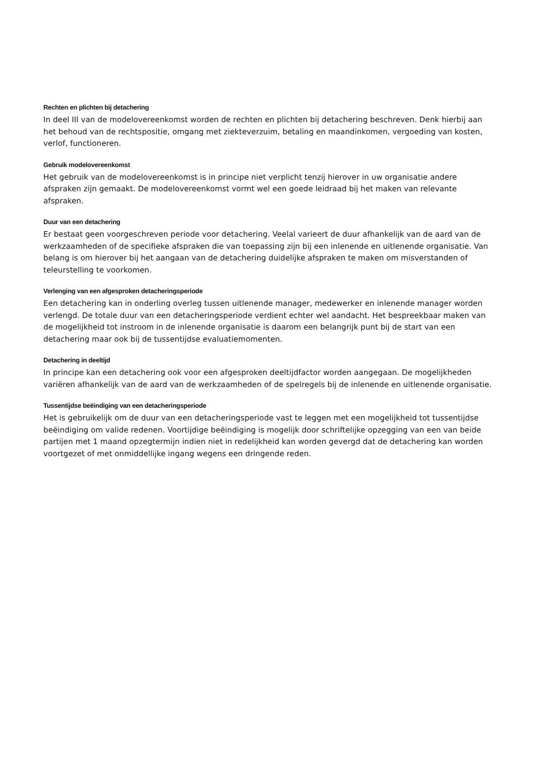Rechten en plichten bij detachering
In deel III van de modelovereenkomst worden de rechten en plichten bij detachering beschreven. Denk hierbij aan het behoud van de rechtspositie, omgang met ziekteverzuim, betaling en maandinkomen, vergoeding van kosten, verlof, functioneren.
Gebruik modelovereenkomst
Het gebruik van de modelovereenkomst is in principe niet verplicht tenzij hierover in uw organisatie andere afspraken zijn gemaakt. De modelovereenkomst vormt wel een goede leidraad bij het maken van relevante afspraken.
Duur van een detachering
Er bestaat geen voorgeschreven periode voor detachering. Veelal varieert de duur afhankelijk van de aard van de werkzaamheden of de specifieke afspraken die van toepassing zijn bij een inlenende en uitlenende organisatie. Van belang is om hierover bij het aangaan van de detachering duidelijke afspraken te maken om misverstanden of teleurstelling te voorkomen.
Verlenging van een afgesproken detacheringsperiode
Een detachering kan in onderling overleg tussen uitlenende manager, medewerker en inlenende manager worden verlengd. De totale duur van een detacheringsperiode verdient echter wel aandacht. Het bespreekbaar maken van de mogelijkheid tot instroom in de inlenende organisatie is daarom een belangrijk punt bij de start van een detachering maar ook bij de tussentijdse evaluatiemomenten.
Detachering in deeltijd
In principe kan een detachering ook voor een afgesproken deeltijdfactor worden aangegaan. De mogelijkheden variëren afhankelijk van de aard van de werkzaamheden of de spelregels bij de inlenende en uitlenende organisatie.
Tussentijdse beëindiging van een detacheringsperiode
Het is gebruikelijk om de duur van een detacheringsperiode vast te leggen met een mogelijkheid tot tussentijdse beëindiging om valide redenen. Voortijdige beëindiging is mogelijk door schriftelijke opzegging van een van beide partijen met 1 maand opzegtermijn indien niet in redelijkheid kan worden gevergd dat de detachering kan worden voortgezet of met onmiddellijke ingang wegens een dringende reden.